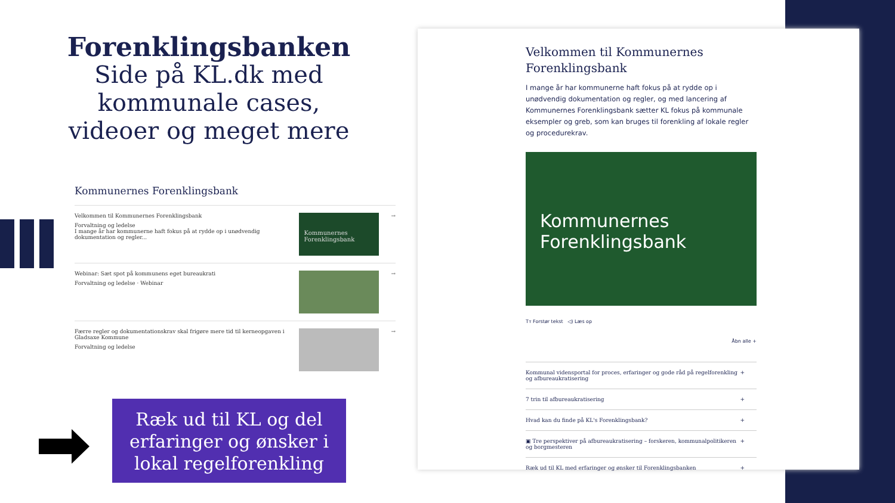Forenklingsbanken
Side på KL.dk med
kommunale cases,
videoer og meget mere
Kommunernes Forenklingsbank
Velkommen til Kommunernes Forenklingsbank
Forvaltning og ledelse
I mange år har kommunerne haft fokus på at rydde op i unødvendig dokumentation og regler...
Kommunernes Forenklingsbank
→
Webinar: Sæt spot på kommunens eget bureaukrati
Forvaltning og ledelse · Webinar
→
Færre regler og dokumentationskrav skal frigøre mere tid til kerneopgaven i Gladsaxe Kommune
Forvaltning og ledelse
→
Ræk ud til KL og del erfaringer og ønsker i lokal regelforenkling
Velkommen til Kommunernes Forenklingsbank
I mange år har kommunerne haft fokus på at rydde op i unødvendig dokumentation og regler, og med lancering af Kommunernes Forenklingsbank sætter KL fokus på kommunale eksempler og greb, som kan bruges til forenkling af lokale regler og procedurekrav.
Kommunernes
Forenklingsbank
Tт Forstør tekst ◁) Læs op
Åbn alle +
Kommunal vidensportal for proces, erfaringer og gode råd på regelforenkling og afbureaukratisering +
7 trin til afbureaukratisering +
Hvad kan du finde på KL's Forenklingsbank? +
▣ Tre perspektiver på afbureaukratisering – forskeren, kommunalpolitikeren og borgmesteren +
Ræk ud til KL med erfaringer og ønsker til Forenklingsbanken +